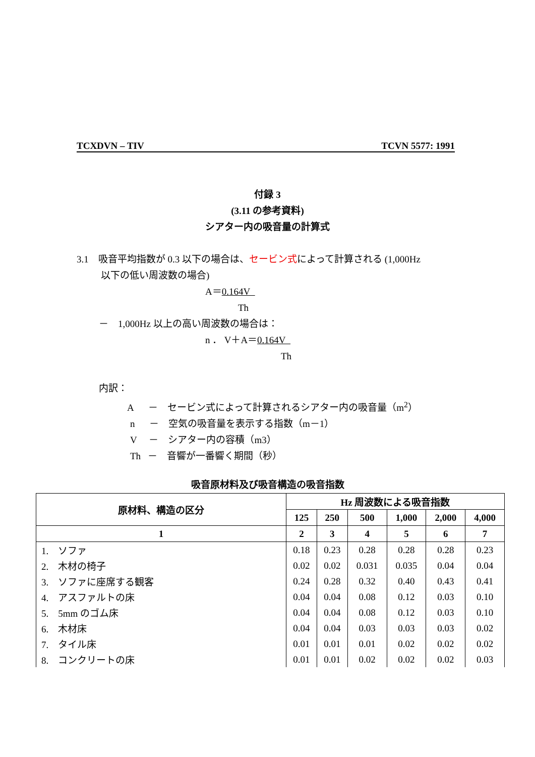TCXDVN – TIV TCVN 5577: 1991
付録 3
(3.11 の参考資料)
シアター内の吸音量の計算式
3.1 吸音平均指数が 0.3 以下の場合は、セービン式によって計算される (1,000Hz
以下の低い周波数の場合)
A＝0.164V
Th
－ 1,000Hz 以上の高い周波数の場合は：
n ． V＋A＝0.164V
Th
内訳：
A － セービン式によって計算されるシアター内の吸音量（m<sup>2</sup>）
n － 空気の吸音量を表示する指数（m－1）
V － シアター内の容積（m3）
Th － 音響が一番響く期間（秒）
吸音原材料及び吸音構造の吸音指数
| 原材料、構造の区分 | Hz 周波数による吸音指数 | | | | | |
| --- | --- | --- | --- | --- | --- | --- |
| | 125 | 250 | 500 | 1,000 | 2,000 | 4,000 |
| 1 | 2 | 3 | 4 | 5 | 6 | 7 |
| 1. ソファ | 0.18 | 0.23 | 0.28 | 0.28 | 0.28 | 0.23 |
| 2. 木材の椅子 | 0.02 | 0.02 | 0.031 | 0.035 | 0.04 | 0.04 |
| 3. ソファに座席する観客 | 0.24 | 0.28 | 0.32 | 0.40 | 0.43 | 0.41 |
| 4. アスファルトの床 | 0.04 | 0.04 | 0.08 | 0.12 | 0.03 | 0.10 |
| 5. 5mm のゴム床 | 0.04 | 0.04 | 0.08 | 0.12 | 0.03 | 0.10 |
| 6. 木材床 | 0.04 | 0.04 | 0.03 | 0.03 | 0.03 | 0.02 |
| 7. タイル床 | 0.01 | 0.01 | 0.01 | 0.02 | 0.02 | 0.02 |
| 8. コンクリートの床 | 0.01 | 0.01 | 0.02 | 0.02 | 0.02 | 0.03 |